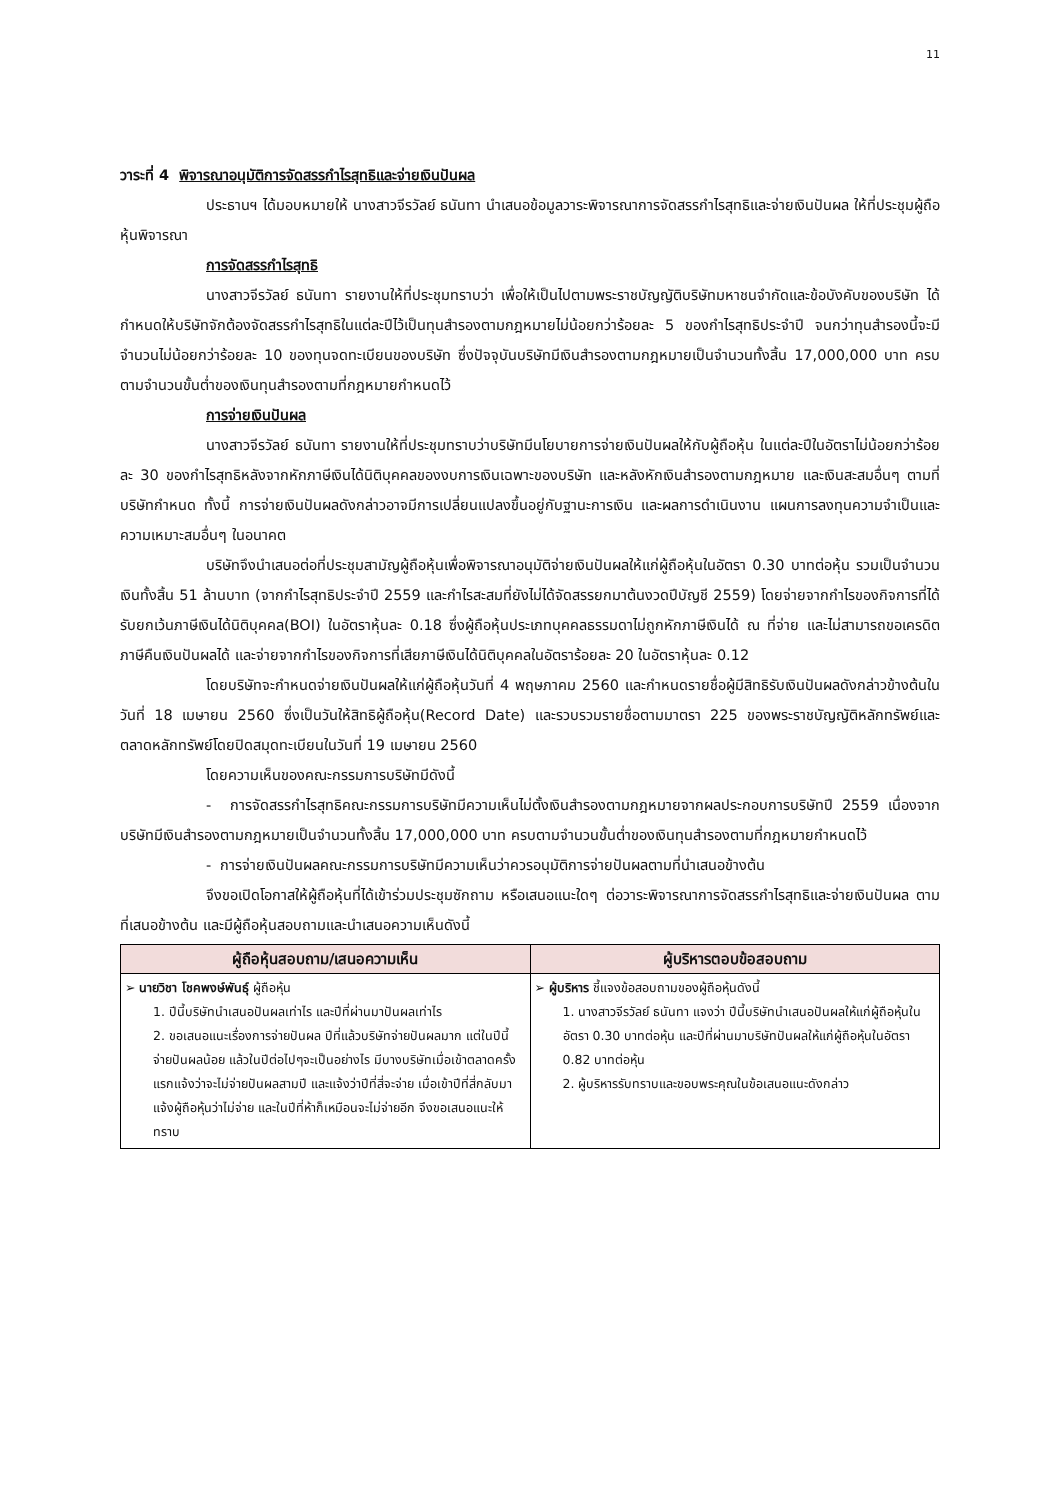11
วาระที่ 4 พิจารณาอนุมัติการจัดสรรกำไรสุทธิและจ่ายเงินปันผล
ประธานฯ ได้มอบหมายให้ นางสาวจีรวัลย์ ธนันทา นำเสนอข้อมูลวาระพิจารณาการจัดสรรกำไรสุทธิและจ่ายเงินปันผล ให้ที่ประชุมผู้ถือหุ้นพิจารณา
การจัดสรรกำไรสุทธิ
นางสาวจีรวัลย์ ธนันทา รายงานให้ที่ประชุมทราบว่า เพื่อให้เป็นไปตามพระราชบัญญัติบริษัทมหาชนจำกัดและข้อบังคับของบริษัท ได้กำหนดให้บริษัทจักต้องจัดสรรกำไรสุทธิในแต่ละปีไว้เป็นทุนสำรองตามกฎหมายไม่น้อยกว่าร้อยละ 5 ของกำไรสุทธิประจำปี จนกว่าทุนสำรองนี้จะมีจำนวนไม่น้อยกว่าร้อยละ 10 ของทุนจดทะเบียนของบริษัท ซึ่งปัจจุบันบริษัทมีเงินสำรองตามกฎหมายเป็นจำนวนทั้งสิ้น 17,000,000 บาท ครบตามจำนวนขั้นต่ำของเงินทุนสำรองตามที่กฎหมายกำหนดไว้
การจ่ายเงินปันผล
นางสาวจีรวัลย์ ธนันทา รายงานให้ที่ประชุมทราบว่าบริษัทมีนโยบายการจ่ายเงินปันผลให้กับผู้ถือหุ้น ในแต่ละปีในอัตราไม่น้อยกว่าร้อยละ 30 ของกำไรสุทธิหลังจากหักภาษีเงินได้นิติบุคคลของงบการเงินเฉพาะของบริษัท และหลังหักเงินสำรองตามกฎหมาย และเงินสะสมอื่นๆ ตามที่บริษัทกำหนด ทั้งนี้ การจ่ายเงินปันผลดังกล่าวอาจมีการเปลี่ยนแปลงขึ้นอยู่กับฐานะการเงิน และผลการดำเนินงาน แผนการลงทุนความจำเป็นและความเหมาะสมอื่นๆ ในอนาคต
บริษัทจึงนำเสนอต่อที่ประชุมสามัญผู้ถือหุ้นเพื่อพิจารณาอนุมัติจ่ายเงินปันผลให้แก่ผู้ถือหุ้นในอัตรา 0.30 บาทต่อหุ้น รวมเป็นจำนวนเงินทั้งสิ้น 51 ล้านบาท (จากกำไรสุทธิประจำปี 2559 และกำไรสะสมที่ยังไม่ได้จัดสรรยกมาต้นงวดปีบัญชี 2559) โดยจ่ายจากกำไรของกิจการที่ได้รับยกเว้นภาษีเงินได้นิติบุคคล(BOI) ในอัตราหุ้นละ 0.18 ซึ่งผู้ถือหุ้นประเภทบุคคลธรรมดาไม่ถูกหักภาษีเงินได้ ณ ที่จ่าย และไม่สามารถขอเครดิตภาษีคืนเงินปันผลได้ และจ่ายจากกำไรของกิจการที่เสียภาษีเงินได้นิติบุคคลในอัตราร้อยละ 20 ในอัตราหุ้นละ 0.12
โดยบริษัทจะกำหนดจ่ายเงินปันผลให้แก่ผู้ถือหุ้นวันที่ 4 พฤษภาคม 2560 และกำหนดรายชื่อผู้มีสิทธิรับเงินปันผลดังกล่าวข้างต้นในวันที่ 18 เมษายน 2560 ซึ่งเป็นวันให้สิทธิผู้ถือหุ้น(Record Date) และรวบรวมรายชื่อตามมาตรา 225 ของพระราชบัญญัติหลักทรัพย์และตลาดหลักทรัพย์โดยปิดสมุดทะเบียนในวันที่ 19 เมษายน 2560
โดยความเห็นของคณะกรรมการบริษัทมีดังนี้
- การจัดสรรกำไรสุทธิคณะกรรมการบริษัทมีความเห็นไม่ตั้งเงินสำรองตามกฎหมายจากผลประกอบการบริษัทปี 2559 เนื่องจากบริษัทมีเงินสำรองตามกฎหมายเป็นจำนวนทั้งสิ้น 17,000,000 บาท ครบตามจำนวนขั้นต่ำของเงินทุนสำรองตามที่กฎหมายกำหนดไว้
- การจ่ายเงินปันผลคณะกรรมการบริษัทมีความเห็นว่าควรอนุมัติการจ่ายปันผลตามที่นำเสนอข้างต้น
จึงขอเปิดโอกาสให้ผู้ถือหุ้นที่ได้เข้าร่วมประชุมซักถาม หรือเสนอแนะใดๆ ต่อวาระพิจารณาการจัดสรรกำไรสุทธิและจ่ายเงินปันผล ตามที่เสนอข้างต้น และมีผู้ถือหุ้นสอบถามและนำเสนอความเห็นดังนี้
| ผู้ถือหุ้นสอบถาม/เสนอความเห็น | ผู้บริหารตอบข้อสอบถาม |
| --- | --- |
| ➢ นายวิชา โชคพงษ์พันธุ์ ผู้ถือหุ้น 1. ปีนี้บริษัทนำเสนอปันผลเท่าไร และปีที่ผ่านมาปันผลเท่าไร 2. ขอเสนอแนะเรื่องการจ่ายปันผล ปีที่แล้วบริษัทจ่ายปันผลมาก แต่ในปีนี้จ่ายปันผลน้อย แล้วในปีต่อไปๆจะเป็นอย่างไร มีบางบริษัทเมื่อเข้าตลาดครั้งแรกแจ้งว่าจะไม่จ่ายปันผลสามปี และแจ้งว่าปีที่สี่จะจ่าย เมื่อเข้าปีที่สี่กลับมาแจ้งผู้ถือหุ้นว่าไม่จ่าย และในปีที่ห้าก็เหมือนจะไม่จ่ายอีก จึงขอเสนอแนะให้ทราบ | ➢ ผู้บริหาร ชี้แจงข้อสอบถามของผู้ถือหุ้นดังนี้ 1. นางสาวจีรวัลย์ ธนันทา แจงว่า ปีนี้บริษัทนำเสนอปันผลให้แก่ผู้ถือหุ้นในอัตรา 0.30 บาทต่อหุ้น และปีที่ผ่านมาบริษัทปันผลให้แก่ผู้ถือหุ้นในอัตรา 0.82 บาทต่อหุ้น 2. ผู้บริหารรับทราบและขอบพระคุณในข้อเสนอแนะดังกล่าว |